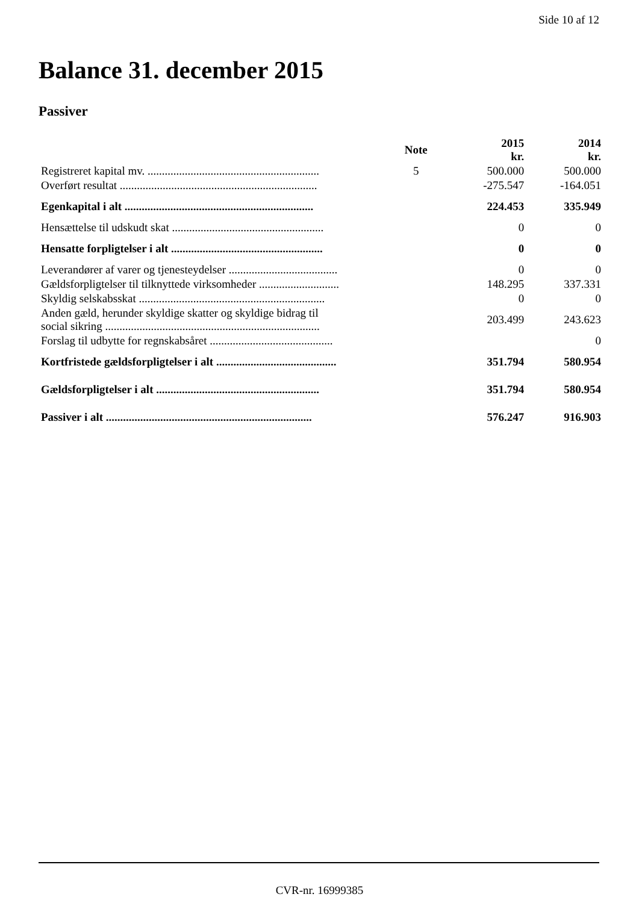Side 10 af 12
Balance 31. december 2015
Passiver
| | Note | 2015 kr. | 2014 kr. |
| --- | --- | --- | --- |
| Registreret kapital mv. ............................................................ | 5 | 500.000 | 500.000 |
| Overført resultat ..................................................................... | | -275.547 | -164.051 |
| Egenkapital i alt .................................................................. | | 224.453 | 335.949 |
| Hensættelse til udskudt skat ..................................................... | | 0 | 0 |
| Hensatte forpligtelser i alt ..................................................... | | 0 | 0 |
| Leverandører af varer og tjenesteydelser ...................................... | | 0 | 0 |
| Gældsforpligtelser til tilknyttede virksomheder ............................ | | 148.295 | 337.331 |
| Skyldig selskabsskat ................................................................. | | 0 | 0 |
| Anden gæld, herunder skyldige skatter og skyldige bidrag til social sikring ........................................................................... | | 203.499 | 243.623 |
| Forslag til udbytte for regnskabsåret ........................................... | | | 0 |
| Kortfristede gældsforpligtelser i alt .......................................... | | 351.794 | 580.954 |
| Gældsforpligtelser i alt ......................................................... | | 351.794 | 580.954 |
| Passiver i alt ........................................................................ | | 576.247 | 916.903 |
CVR-nr. 16999385